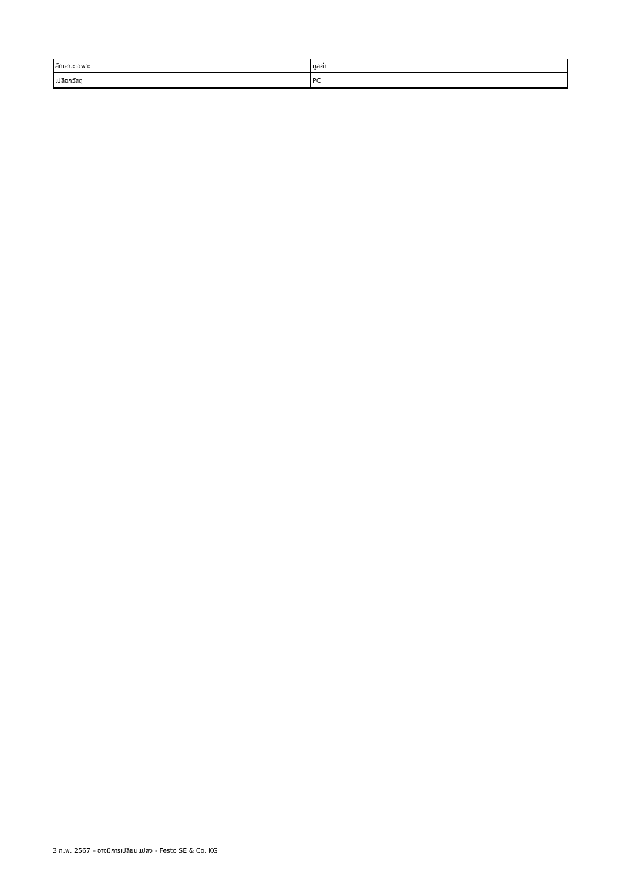| ลักษณะเฉพาะ | มูลค่า |
| --- | --- |
| เปลือกวัสดุ | PC |
3 ก.พ. 2567 – อาจมีการเปลี่ยนแปลง - Festo SE & Co. KG